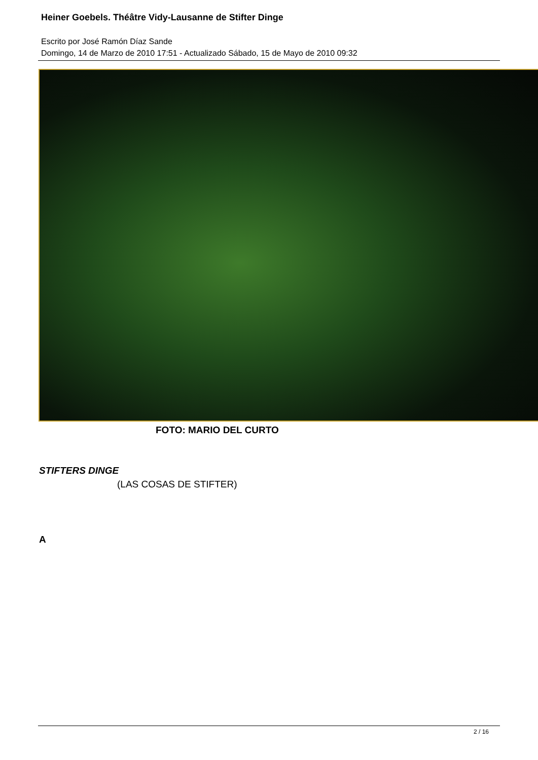Heiner Goebels. Théâtre Vidy-Lausanne de Stifter Dinge
Escrito por José Ramón Díaz Sande
Domingo, 14 de Marzo de 2010 17:51 - Actualizado Sábado, 15 de Mayo de 2010 09:32
FOTO: MARIO DEL CURTO
STIFTERS DINGE
(LAS COSAS DE STIFTER)
A
2 / 16